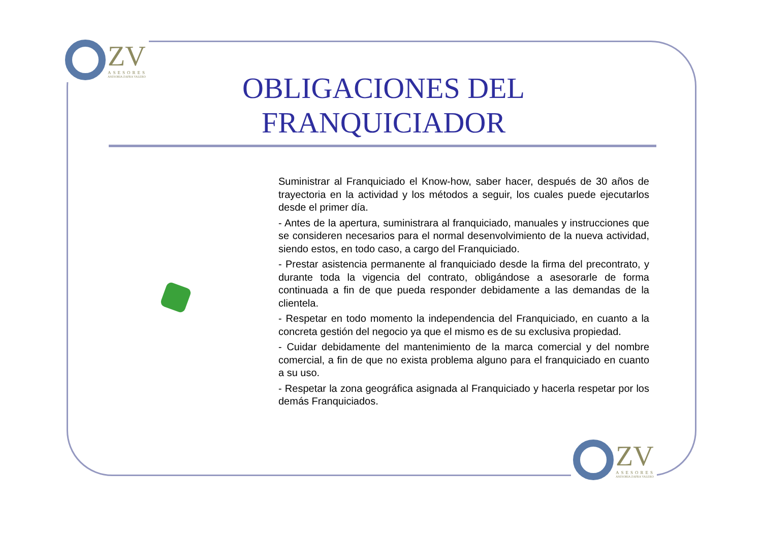ZV
ASESORES
ASESORIA ZAFRA VALERO
OBLIGACIONES DEL FRANQUICIADOR
Suministrar al Franquiciado el Know-how, saber hacer, después de 30 años de trayectoria en la actividad y los métodos a seguir, los cuales puede ejecutarlos desde el primer día.
- Antes de la apertura, suministrara al franquiciado, manuales y instrucciones que se consideren necesarios para el normal desenvolvimiento de la nueva actividad, siendo estos, en todo caso, a cargo del Franquiciado.
- Prestar asistencia permanente al franquiciado desde la firma del precontrato, y durante toda la vigencia del contrato, obligándose a asesorarle de forma continuada a fin de que pueda responder debidamente a las demandas de la clientela.
- Respetar en todo momento la independencia del Franquiciado, en cuanto a la concreta gestión del negocio ya que el mismo es de su exclusiva propiedad.
- Cuidar debidamente del mantenimiento de la marca comercial y del nombre comercial, a fin de que no exista problema alguno para el franquiciado en cuanto a su uso.
- Respetar la zona geográfica asignada al Franquiciado y hacerla respetar por los demás Franquiciados.
ZV
ASESORES
ASESORIA ZAFRA VALERO